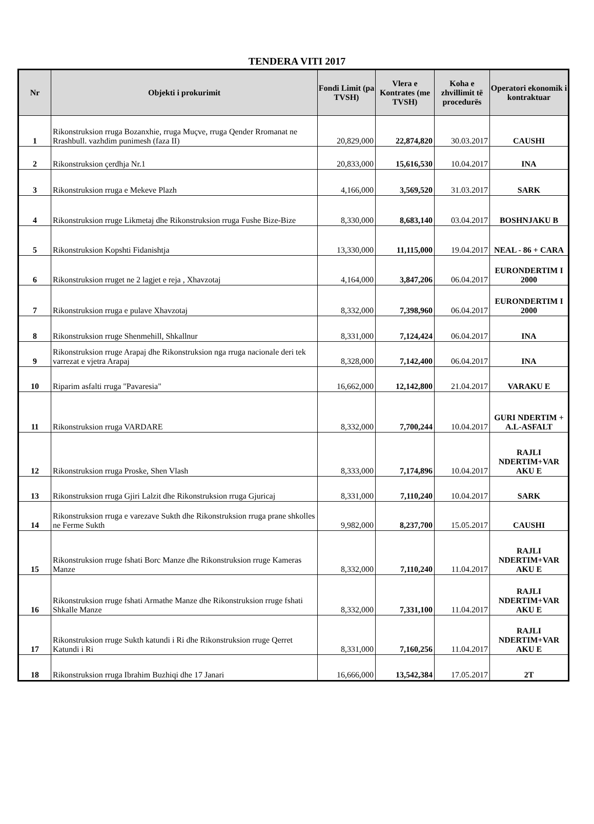TENDERA VITI 2017
| Nr | Objekti i prokurimit | Fondi Limit (pa TVSH) | Vlera e Kontrates (me TVSH) | Koha e zhvillimit të procedurës | Operatori ekonomik i kontraktuar |
| --- | --- | --- | --- | --- | --- |
| 1 | Rikonstruksion rruga Bozanxhie, rruga Muçve, rruga Qender Rromanat ne Rrashbull. vazhdim punimesh (faza II) | 20,829,000 | 22,874,820 | 30.03.2017 | CAUSHI |
| 2 | Rikonstruksion çerdhja Nr.1 | 20,833,000 | 15,616,530 | 10.04.2017 | INA |
| 3 | Rikonstruksion rruga e Mekeve Plazh | 4,166,000 | 3,569,520 | 31.03.2017 | SARK |
| 4 | Rikonstruksion rruge Likmetaj dhe Rikonstruksion rruga Fushe Bize-Bize | 8,330,000 | 8,683,140 | 03.04.2017 | BOSHNJAKU B |
| 5 | Rikonstruksion Kopshti Fidanishtja | 13,330,000 | 11,115,000 | 19.04.2017 | NEAL - 86 + CARA |
| 6 | Rikonstruksion rruget ne 2 lagjet e reja , Xhavzotaj | 4,164,000 | 3,847,206 | 06.04.2017 | EURONDERTIM I 2000 |
| 7 | Rikonstruksion rruga e pulave Xhavzotaj | 8,332,000 | 7,398,960 | 06.04.2017 | EURONDERTIM I 2000 |
| 8 | Rikonstruksion rruge Shenmehill, Shkallnur | 8,331,000 | 7,124,424 | 06.04.2017 | INA |
| 9 | Rikonstruksion rruge Arapaj dhe Rikonstruksion nga rruga nacionale deri tek varrezat e vjetra Arapaj | 8,328,000 | 7,142,400 | 06.04.2017 | INA |
| 10 | Riparim asfalti rruga "Pavaresia" | 16,662,000 | 12,142,800 | 21.04.2017 | VARAKU E |
| 11 | Rikonstruksion rruga VARDARE | 8,332,000 | 7,700,244 | 10.04.2017 | GURI NDERTIM + A.L-ASFALT |
| 12 | Rikonstruksion rruga Proske, Shen Vlash | 8,333,000 | 7,174,896 | 10.04.2017 | RAJLI NDERTIM+VAR AKU E |
| 13 | Rikonstruksion rruga Gjiri Lalzit dhe Rikonstruksion rruga Gjuricaj | 8,331,000 | 7,110,240 | 10.04.2017 | SARK |
| 14 | Rikonstruksion rruga e varezave Sukth dhe Rikonstruksion rruga prane shkolles ne Ferme Sukth | 9,982,000 | 8,237,700 | 15.05.2017 | CAUSHI |
| 15 | Rikonstruksion rruge fshati Borc Manze dhe Rikonstruksion rruge Kameras Manze | 8,332,000 | 7,110,240 | 11.04.2017 | RAJLI NDERTIM+VAR AKU E |
| 16 | Rikonstruksion rruge fshati Armathe Manze dhe Rikonstruksion rruge fshati Shkalle Manze | 8,332,000 | 7,331,100 | 11.04.2017 | RAJLI NDERTIM+VAR AKU E |
| 17 | Rikonstruksion rruge Sukth katundi i Ri dhe Rikonstruksion rruge Qerret Katundi i Ri | 8,331,000 | 7,160,256 | 11.04.2017 | RAJLI NDERTIM+VAR AKU E |
| 18 | Rikonstruksion rruga Ibrahim Buzhiqi dhe 17 Janari | 16,666,000 | 13,542,384 | 17.05.2017 | 2T |